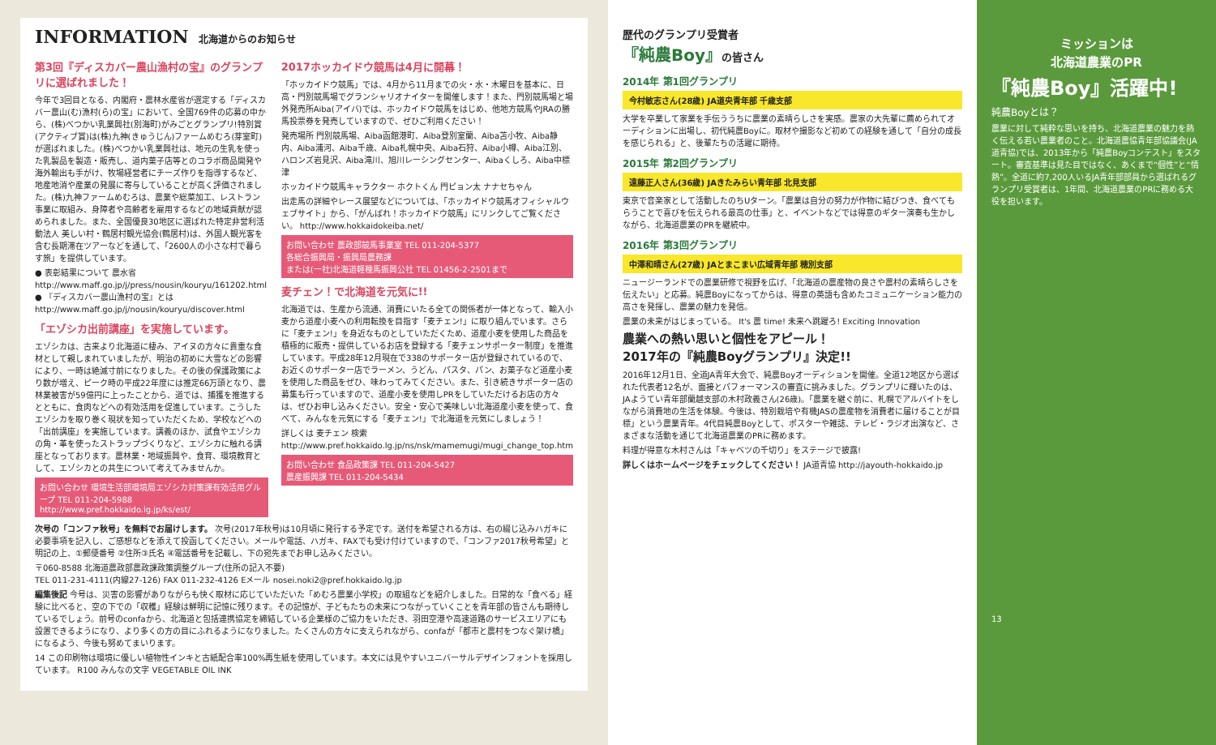INFORMATION 北海道からのお知らせ
第3回『ディスカバー農山漁村の宝』のグランプリに選ばれました！
今年で3回目となる、内閣府・農林水産省が選定する「ディスカバー農山(む)漁村(ら)の宝」において、全国769件の応募の中から、(株)べつかい乳業興社(別海町)がみごとグランプリ!特別賞(アクティブ賞)は(株)九神(きゅうじん)ファームめむろ(芽室町)が選ばれました。(株)べつかい乳業興社は、地元の生乳を使った乳製品を製造・販売し、道内菓子店等とのコラボ商品開発や海外輸出も手がけ、牧場経営者にチーズ作りを指導するなど、地産地消や産業の発展に寄与していることが高く評価されました。(株)九神ファームめむろは、農業や総菜加工、レストラン事業に取組み、身障者や高齢者を雇用するなどの地域貢献が認められました。また、全国優良30地区に選ばれた特定非営利活動法人 美しい村・鶴居村観光協会(鶴居村)は、外国人観光客を含む長期滞在ツアーなどを通して、「2600人の小さな村で暮らす旅」を提供しています。
● 表彰結果について 農水省 http://www.maff.go.jp/j/press/nousin/kouryu/161202.html
● 『ディスカバー農山漁村の宝』とは http://www.maff.go.jp/j/nousin/kouryu/discover.html
「エゾシカ出前講座」を実施しています。
エゾシカは、古来より北海道に棲み、アイヌの方々に貴重な食材として親しまれていましたが、明治の初めに大雪などの影響により、一時は絶滅寸前になりました。その後の保護政策により数が増え、ピーク時の平成22年度には推定66万頭となり、農林業被害が59億円に上ったことから、道では、捕獲を推進するとともに、食肉などへの有効活用を促進しています。こうしたエゾシカを取り巻く現状を知っていただくため、学校などへの「出前講座」を実施しています。講義のほか、試食やエゾシカの角・革を使ったストラップづくりなど、エゾシカに触れる講座となっております。農林業・地域振興や、食育、環境教育として、エゾシカとの共生について考えてみませんか。
お問い合わせ 環境生活部環境局エゾシカ対策課有効活用グループ TEL 011-204-5988
http://www.pref.hokkaido.lg.jp/ks/est/
2017ホッカイドウ競馬は4月に開幕！
「ホッカイドウ競馬」では、4月から11月までの火・水・木曜日を基本に、日高・門別競馬場でグランシャリオナイターを開催します！また、門別競馬場と場外発売所Aiba(アイバ)では、ホッカイドウ競馬をはじめ、他地方競馬やJRAの勝馬投票券を発売していますので、ぜひご利用ください！
発売場所 門別競馬場、Aiba函館港町、Aiba登別室蘭、Aiba苫小牧、Aiba静内、Aiba浦河、Aiba千歳、Aiba札幌中央、Aiba石狩、Aiba小樽、Aiba江別、ハロンズ岩見沢、Aiba滝川、旭川レーシングセンター、Aibaくしろ、Aiba中標津
ホッカイドウ競馬キャラクター ホクトくん 門ピョン太 ナナセちゃん
出走馬の詳細やレース展望などについては、「ホッカイドウ競馬オフィシャルウェブサイト」から、「がんばれ！ホッカイドウ競馬」にリンクしてご覧ください。 http://www.hokkaidokeiba.net/
お問い合わせ 農政部競馬事業室 TEL 011-204-5377
各総合振興局・振興局農務課
または(一社)北海道軽種馬振興公社 TEL 01456-2-2501まで
麦チェン！で北海道を元気に!!
北海道では、生産から流通、消費にいたる全ての関係者が一体となって、輸入小麦から道産小麦への利用転換を目指す「麦チェン!」に取り組んでいます。さらに「麦チェン!」を身近なものとしていただくため、道産小麦を使用した商品を積極的に販売・提供しているお店を登録する「麦チェンサポーター制度」を推進しています。平成28年12月現在で338のサポーター店が登録されているので、お近くのサポーター店でラーメン、うどん、パスタ、パン、お菓子など道産小麦を使用した商品をぜひ、味わってみてください。また、引き続きサポーター店の募集も行っていますので、道産小麦を使用しPRをしていただけるお店の方々は、ぜひお申し込みください。安全・安心で美味しい北海道産小麦を使って、食べて、みんなを元気にする「麦チェン!」で北海道を元気にしましょう！
詳しくは 麦チェン 検索
http://www.pref.hokkaido.lg.jp/ns/nsk/mamemugi/mugi_change_top.htm
お問い合わせ 食品政策課 TEL 011-204-5427
農産振興課 TEL 011-204-5434
次号の「コンファ秋号」を無料でお届けします。 次号(2017年秋号)は10月頃に発行する予定です。送付を希望される方は、右の綴じ込みハガキに必要事項を記入し、ご感想などを添えて投函してください。メールや電話、ハガキ、FAXでも受け付けていますので、「コンファ2017秋号希望」と明記の上、①郵便番号 ②住所③氏名 ④電話番号を記載し、下の宛先までお申し込みください。
〒060-8588 北海道農政部農政課政策調整グループ(住所の記入不要)
TEL 011-231-4111(内線27-126) FAX 011-232-4126 Eメール nosei.noki2@pref.hokkaido.lg.jp
編集後記 今号は、災害の影響がありながらも快く取材に応じていただいた「めむろ農業小学校」の取組などを紹介しました。日常的な「食べる」経験に比べると、空の下での「収穫」経験は鮮明に記憶に残ります。その記憶が、子どもたちの未来につながっていくことを青年部の皆さんも期待しているでしょう。前号のconfaから、北海道と包括連携協定を締結している企業様のご協力をいただき、羽田空港や高速道路のサービスエリアにも設置できるようになり、より多くの方の目にふれるようになりました。たくさんの方々に支えられながら、confaが「都市と農村をつなぐ架け橋」になるよう、今後も努めてまいります。
14 この印刷物は環境に優しい植物性インキと古紙配合率100%再生紙を使用しています。本文には見やすいユニバーサルデザインフォントを採用しています。 R100 みんなの文字 VEGETABLE OIL INK
歴代のグランプリ受賞者
『純農Boy』の皆さん
2014年 第1回グランプリ
今村敏志さん(28歳) JA道央青年部 千歳支部
大学を卒業して家業を手伝ううちに農業の素晴らしさを実感。農家の大先輩に薦められてオーディションに出場し、初代純農Boyに。取材や撮影など初めての経験を通して「自分の成長を感じられる」と、後輩たちの活躍に期待。
2015年 第2回グランプリ
遠藤正人さん(36歳) JAきたみらい青年部 北見支部
東京で音楽家として活動したのちUターン。「農業は自分の努力が作物に結びつき、食べてもらうことで喜びを伝えられる最高の仕事」と、イベントなどでは得意のギター演奏も生かしながら、北海道農業のPRを継続中。
2016年 第3回グランプリ
中澤和晴さん(27歳) JAとまこまい広域青年部 穂別支部
ニュージーランドでの農業研修で視野を広げ、「北海道の農産物の良さや農村の素晴らしさを伝えたい」と応募。純農Boyになってからは、得意の英語も含めたコミュニケーション能力の高さを発揮し、農業の魅力を発信。
農業の未来がはじまっている。 It's 農 time! 未来へ跳躍ろ! Exciting Innovation
農業への熱い思いと個性をアピール！
2017年の『純農Boyグランプリ』決定!!
2016年12月1日、全道JA青年大会で、純農Boyオーディションを開催。全道12地区から選ばれた代表者12名が、面接とパフォーマンスの審査に挑みました。グランプリに輝いたのは、JAようてい青年部蘭越支部の木村政義さん(26歳)。「農業を継ぐ前に、札幌でアルバイトをしながら消費地の生活を体験。今後は、特別栽培や有機JASの農産物を消費者に届けることが目標」という農業青年。4代目純農Boyとして、ポスターや雑誌、テレビ・ラジオ出演など、さまざまな活動を通じて北海道農業のPRに務めます。
料理が得意な木村さんは「キャベツの千切り」をステージで披露!
詳しくはホームページをチェックしてください！ JA道青協 http://jayouth-hokkaido.jp
ミッションは
北海道農業のPR
『純農Boy』活躍中!
純農Boyとは？
農業に対して純粋な思いを持ち、北海道農業の魅力を熱く伝える若い農業者のこと。北海道農協青年部協議会(JA道青協)では、2013年から「純農Boyコンテスト」をスタート。審査基準は見た目ではなく、あくまで“個性”と“情熱”。全道に約7,200人いるJA青年部部員から選ばれるグランプリ受賞者は、1年間、北海道農業のPRに務める大役を担います。
13